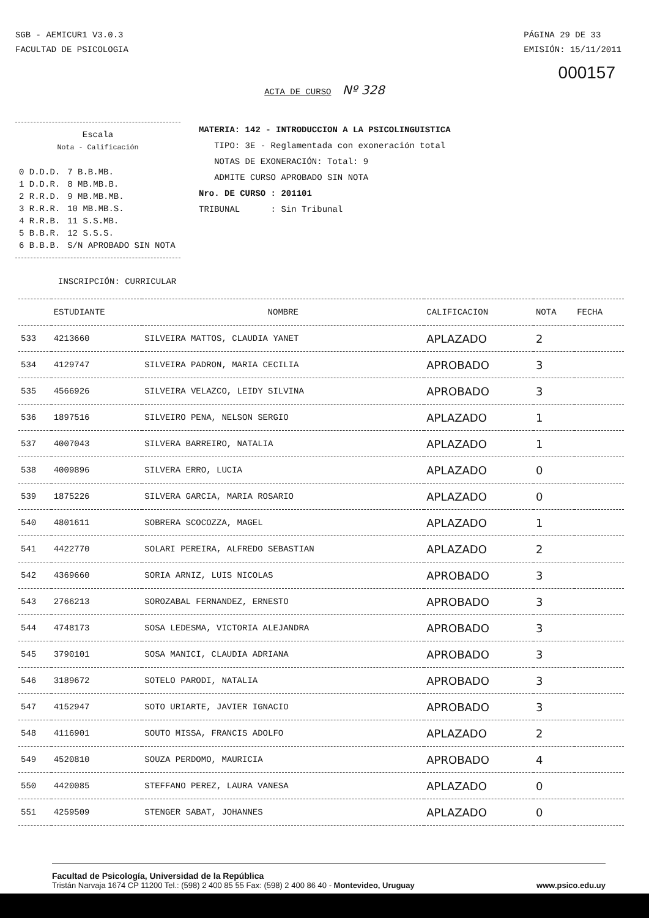SGB - AEMICUR1 V3.0.3
FACULTAD DE PSICOLOGIA
PÁGINA 29 DE 33
EMISIÓN: 15/11/2011
000157
ACTA DE CURSO Nº 328
Escala
Nota - Calificación
| 0 D.D.D. | 7 B.B.MB. |
| 1 D.D.R. | 8 MB.MB.B. |
| 2 R.R.D. | 9 MB.MB.MB. |
| 3 R.R.R. | 10 MB.MB.S. |
| 4 R.R.B. | 11 S.S.MB. |
| 5 B.B.R. | 12 S.S.S. |
| 6 B.B.B. | S/N APROBADO SIN NOTA |
MATERIA: 142 - INTRODUCCION A LA PSICOLINGUISTICA
TIPO: 3E - Reglamentada con exoneración total
NOTAS DE EXONERACIÓN: Total: 9
ADMITE CURSO APROBADO SIN NOTA
Nro. DE CURSO : 201101
TRIBUNAL : Sin Tribunal
INSCRIPCIÓN: CURRICULAR
| | ESTUDIANTE | NOMBRE | CALIFICACION | NOTA | FECHA |
| --- | --- | --- | --- | --- | --- |
| 533 | 4213660 | SILVEIRA MATTOS, CLAUDIA YANET | APLAZADO | 2 | |
| 534 | 4129747 | SILVEIRA PADRON, MARIA CECILIA | APROBADO | 3 | |
| 535 | 4566926 | SILVEIRA VELAZCO, LEIDY SILVINA | APROBADO | 3 | |
| 536 | 1897516 | SILVEIRO PENA, NELSON SERGIO | APLAZADO | 1 | |
| 537 | 4007043 | SILVERA BARREIRO, NATALIA | APLAZADO | 1 | |
| 538 | 4009896 | SILVERA ERRO, LUCIA | APLAZADO | 0 | |
| 539 | 1875226 | SILVERA GARCIA, MARIA ROSARIO | APLAZADO | 0 | |
| 540 | 4801611 | SOBRERA SCOCOZZA, MAGEL | APLAZADO | 1 | |
| 541 | 4422770 | SOLARI PEREIRA, ALFREDO SEBASTIAN | APLAZADO | 2 | |
| 542 | 4369660 | SORIA ARNIZ, LUIS NICOLAS | APROBADO | 3 | |
| 543 | 2766213 | SOROZABAL FERNANDEZ, ERNESTO | APROBADO | 3 | |
| 544 | 4748173 | SOSA LEDESMA, VICTORIA ALEJANDRA | APROBADO | 3 | |
| 545 | 3790101 | SOSA MANICI, CLAUDIA ADRIANA | APROBADO | 3 | |
| 546 | 3189672 | SOTELO PARODI, NATALIA | APROBADO | 3 | |
| 547 | 4152947 | SOTO URIARTE, JAVIER IGNACIO | APROBADO | 3 | |
| 548 | 4116901 | SOUTO MISSA, FRANCIS ADOLFO | APLAZADO | 2 | |
| 549 | 4520810 | SOUZA PERDOMO, MAURICIA | APROBADO | 4 | |
| 550 | 4420085 | STEFFANO PEREZ, LAURA VANESA | APLAZADO | 0 | |
| 551 | 4259509 | STENGER SABAT, JOHANNES | APLAZADO | 0 | |
Facultad de Psicología, Universidad de la República
Tristán Narvaja 1674 CP 11200 Tel.: (598) 2 400 85 55 Fax: (598) 2 400 86 40 - Montevideo, Uruguay www.psico.edu.uy